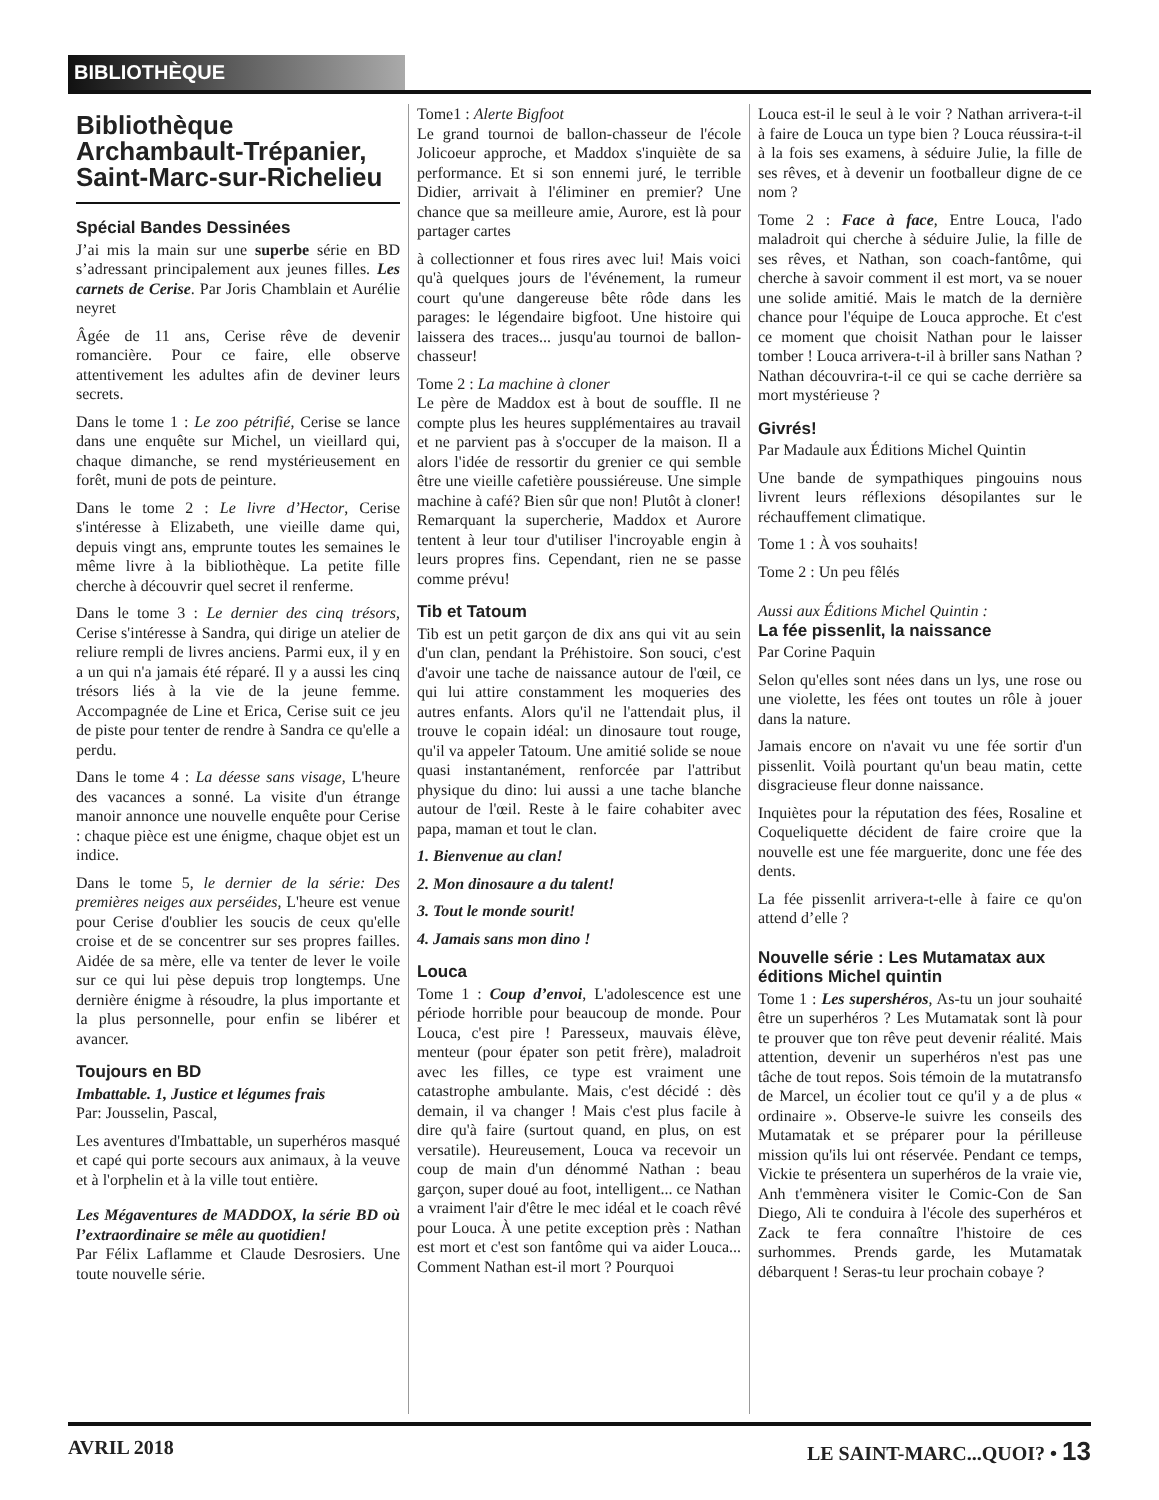BIBLIOTHÈQUE
Bibliothèque Archambault-Trépanier, Saint-Marc-sur-Richelieu
Spécial Bandes Dessinées
J’ai mis la main sur une superbe série en BD s’adressant principalement aux jeunes filles. Les carnets de Cerise. Par Joris Chamblain et Aurélie neyret
Âgée de 11 ans, Cerise rêve de devenir romancière. Pour ce faire, elle observe attentivement les adultes afin de deviner leurs secrets.
Dans le tome 1 : Le zoo pétrifié, Cerise se lance dans une enquête sur Michel, un vieillard qui, chaque dimanche, se rend mystérieusement en forêt, muni de pots de peinture.
Dans le tome 2 : Le livre d’Hector, Cerise s'intéresse à Elizabeth, une vieille dame qui, depuis vingt ans, emprunte toutes les semaines le même livre à la bibliothèque. La petite fille cherche à découvrir quel secret il renferme.
Dans le tome 3 : Le dernier des cinq trésors, Cerise s'intéresse à Sandra, qui dirige un atelier de reliure rempli de livres anciens. Parmi eux, il y en a un qui n'a jamais été réparé. Il y a aussi les cinq trésors liés à la vie de la jeune femme. Accompagnée de Line et Erica, Cerise suit ce jeu de piste pour tenter de rendre à Sandra ce qu'elle a perdu.
Dans le tome 4 : La déesse sans visage, L'heure des vacances a sonné. La visite d'un étrange manoir annonce une nouvelle enquête pour Cerise : chaque pièce est une énigme, chaque objet est un indice.
Dans le tome 5, le dernier de la série: Des premières neiges aux perséides, L'heure est venue pour Cerise d'oublier les soucis de ceux qu'elle croise et de se concentrer sur ses propres failles. Aidée de sa mère, elle va tenter de lever le voile sur ce qui lui pèse depuis trop longtemps. Une dernière énigme à résoudre, la plus importante et la plus personnelle, pour enfin se libérer et avancer.
Toujours en BD
Imbattable. 1, Justice et légumes frais
Par: Jousselin, Pascal,
Les aventures d'Imbattable, un superhéros masqué et capé qui porte secours aux animaux, à la veuve et à l'orphelin et à la ville tout entière.
Les Mégaventures de MADDOX, la série BD où l’extraordinaire se mêle au quotidien!
Par Félix Laflamme et Claude Desrosiers. Une toute nouvelle série.
Tome1 : Alerte Bigfoot
Le grand tournoi de ballon-chasseur de l'école Jolicoeur approche, et Maddox s'inquiète de sa performance. Et si son ennemi juré, le terrible Didier, arrivait à l'éliminer en premier? Une chance que sa meilleure amie, Aurore, est là pour partager cartes
à collectionner et fous rires avec lui! Mais voici qu'à quelques jours de l'événement, la rumeur court qu'une dangereuse bête rôde dans les parages: le légendaire bigfoot. Une histoire qui laissera des traces... jusqu'au tournoi de ballon-chasseur!
Tome 2 : La machine à cloner
Le père de Maddox est à bout de souffle. Il ne compte plus les heures supplémentaires au travail et ne parvient pas à s'occuper de la maison. Il a alors l'idée de ressortir du grenier ce qui semble être une vieille cafetière poussiéreuse. Une simple machine à café? Bien sûr que non! Plutôt à cloner! Remarquant la supercherie, Maddox et Aurore tentent à leur tour d'utiliser l'incroyable engin à leurs propres fins. Cependant, rien ne se passe comme prévu!
Tib et Tatoum
Tib est un petit garçon de dix ans qui vit au sein d'un clan, pendant la Préhistoire. Son souci, c'est d'avoir une tache de naissance autour de l'œil, ce qui lui attire constamment les moqueries des autres enfants. Alors qu'il ne l'attendait plus, il trouve le copain idéal: un dinosaure tout rouge, qu'il va appeler Tatoum. Une amitié solide se noue quasi instantanément, renforcée par l'attribut physique du dino: lui aussi a une tache blanche autour de l'œil. Reste à le faire cohabiter avec papa, maman et tout le clan.
1. Bienvenue au clan!
2. Mon dinosaure a du talent!
3. Tout le monde sourit!
4. Jamais sans mon dino !
Louca
Tome 1 : Coup d’envoi, L'adolescence est une période horrible pour beaucoup de monde. Pour Louca, c'est pire ! Paresseux, mauvais élève, menteur (pour épater son petit frère), maladroit avec les filles, ce type est vraiment une catastrophe ambulante. Mais, c'est décidé : dès demain, il va changer ! Mais c'est plus facile à dire qu'à faire (surtout quand, en plus, on est versatile). Heureusement, Louca va recevoir un coup de main d'un dénommé Nathan : beau garçon, super doué au foot, intelligent... ce Nathan a vraiment l'air d'être le mec idéal et le coach rêvé pour Louca. À une petite exception près : Nathan est mort et c'est son fantôme qui va aider Louca... Comment Nathan est-il mort ? Pourquoi
Louca est-il le seul à le voir ? Nathan arrivera-t-il à faire de Louca un type bien ? Louca réussira-t-il à la fois ses examens, à séduire Julie, la fille de ses rêves, et à devenir un footballeur digne de ce nom ?
Tome 2 : Face à face, Entre Louca, l'ado maladroit qui cherche à séduire Julie, la fille de ses rêves, et Nathan, son coach-fantôme, qui cherche à savoir comment il est mort, va se nouer une solide amitié. Mais le match de la dernière chance pour l'équipe de Louca approche. Et c'est ce moment que choisit Nathan pour le laisser tomber ! Louca arrivera-t-il à briller sans Nathan ? Nathan découvrira-t-il ce qui se cache derrière sa mort mystérieuse ?
Givrés!
Par Madaule aux Éditions Michel Quintin
Une bande de sympathiques pingouins nous livrent leurs réflexions désopilantes sur le réchauffement climatique.
Tome 1 : À vos souhaits!
Tome 2 : Un peu fêlés
Aussi aux Éditions Michel Quintin :
La fée pissenlit, la naissance
Par Corine Paquin
Selon qu'elles sont nées dans un lys, une rose ou une violette, les fées ont toutes un rôle à jouer dans la nature.
Jamais encore on n'avait vu une fée sortir d'un pissenlit. Voilà pourtant qu'un beau matin, cette disgracieuse fleur donne naissance.
Inquiètes pour la réputation des fées, Rosaline et Coqueliquette décident de faire croire que la nouvelle est une fée marguerite, donc une fée des dents.
La fée pissenlit arrivera-t-elle à faire ce qu'on attend d’elle ?
Nouvelle série : Les Mutamatax aux éditions Michel quintin
Tome 1 : Les supershéros, As-tu un jour souhaité être un superhéros ? Les Mutamatak sont là pour te prouver que ton rêve peut devenir réalité. Mais attention, devenir un superhéros n'est pas une tâche de tout repos. Sois témoin de la mutatransfo de Marcel, un écolier tout ce qu'il y a de plus « ordinaire ». Observe-le suivre les conseils des Mutamatak et se préparer pour la périlleuse mission qu'ils lui ont réservée. Pendant ce temps, Vickie te présentera un superhéros de la vraie vie, Anh t'emmènera visiter le Comic-Con de San Diego, Ali te conduira à l'école des superhéros et Zack te fera connaître l'histoire de ces surhommes. Prends garde, les Mutamatak débarquent ! Seras-tu leur prochain cobaye ?
AVRIL 2018 LE SAINT-MARC...QUOI? • 13